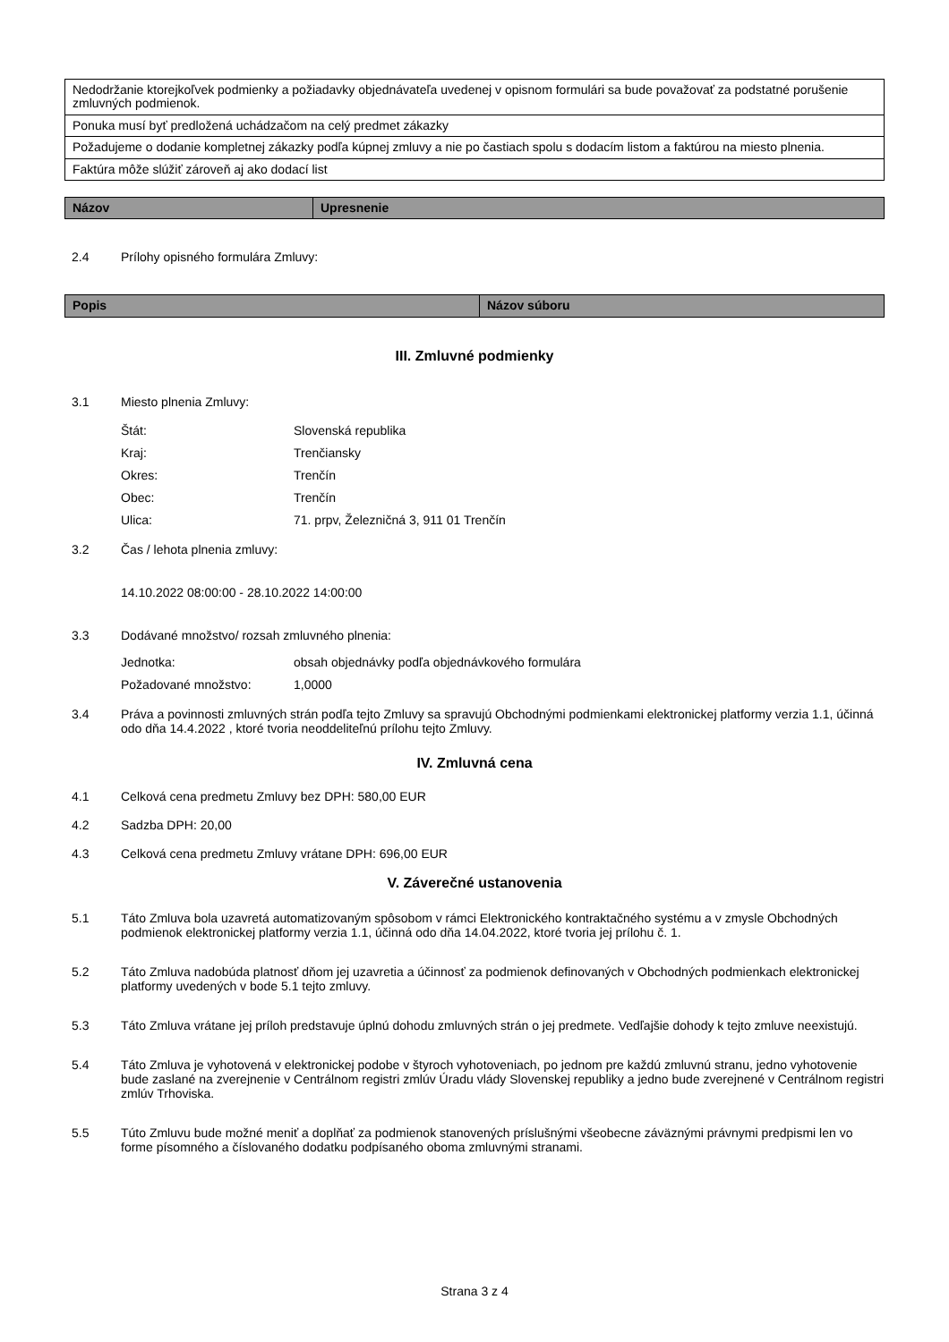| Nedodržanie ktorejkoľvek podmienky a požiadavky objednávateľa uvedenej v opisnom formulári sa bude považovať za podstatné porušenie zmluvných podmienok. |
| Ponuka musí byť predložená uchádzačom na celý predmet zákazky |
| Požadujeme o dodanie kompletnej zákazky podľa kúpnej zmluvy a nie po častiach spolu s dodacím listom a faktúrou na miesto plnenia. |
| Faktúra môže slúžiť zároveň aj ako dodací list |
| Názov | Upresnenie |
| --- | --- |
2.4 Prílohy opisného formulára Zmluvy:
| Popis | Názov súboru |
| --- | --- |
III. Zmluvné podmienky
3.1 Miesto plnenia Zmluvy:
Štát: Slovenská republika
Kraj: Trenčiansky
Okres: Trenčín
Obec: Trenčín
Ulica: 71. prpv, Železničná 3, 911 01 Trenčín
3.2 Čas / lehota plnenia zmluvy:
14.10.2022 08:00:00 - 28.10.2022 14:00:00
3.3 Dodávané množstvo/ rozsah zmluvného plnenia:
Jednotka: obsah objednávky podľa objednávkového formulára
Požadované množstvo: 1,0000
3.4 Práva a povinnosti zmluvných strán podľa tejto Zmluvy sa spravujú Obchodnými podmienkami elektronickej platformy verzia 1.1, účinná odo dňa 14.4.2022 , ktoré tvoria neoddeliteľnú prílohu tejto Zmluvy.
IV. Zmluvná cena
4.1 Celková cena predmetu Zmluvy bez DPH: 580,00 EUR
4.2 Sadzba DPH: 20,00
4.3 Celková cena predmetu Zmluvy vrátane DPH: 696,00 EUR
V. Záverečné ustanovenia
5.1 Táto Zmluva bola uzavretá automatizovaným spôsobom v rámci Elektronického kontraktačného systému a v zmysle Obchodných podmienok elektronickej platformy verzia 1.1, účinná odo dňa 14.04.2022, ktoré tvoria jej prílohu č. 1.
5.2 Táto Zmluva nadobúda platnosť dňom jej uzavretia a účinnosť za podmienok definovaných v Obchodných podmienkach elektronickej platformy uvedených v bode 5.1 tejto zmluvy.
5.3 Táto Zmluva vrátane jej príloh predstavuje úplnú dohodu zmluvných strán o jej predmete. Vedľajšie dohody k tejto zmluve neexistujú.
5.4 Táto Zmluva je vyhotovená v elektronickej podobe v štyroch vyhotoveniach, po jednom pre každú zmluvnú stranu, jedno vyhotovenie bude zaslané na zverejnenie v Centrálnom registri zmlúv Úradu vlády Slovenskej republiky a jedno bude zverejnené v Centrálnom registri zmlúv Trhoviska.
5.5 Túto Zmluvu bude možné meniť a doplňať za podmienok stanovených príslušnými všeobecne záväznými právnymi predpismi len vo forme písomného a číslovaného dodatku podpísaného oboma zmluvnými stranami.
Strana 3 z 4